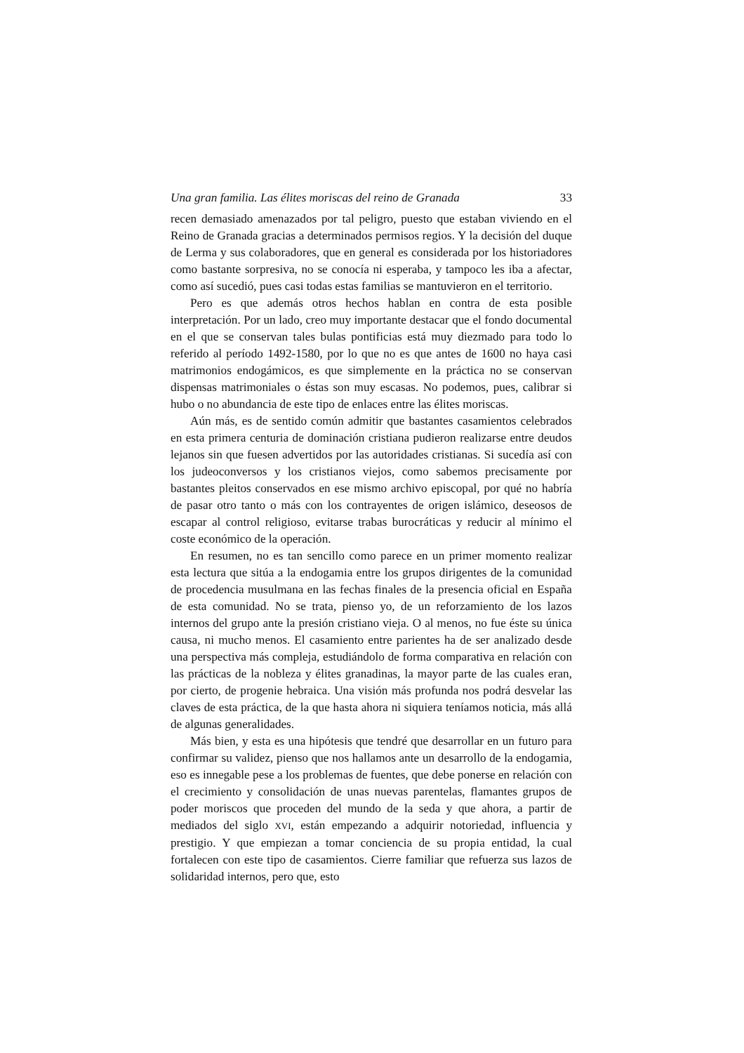Una gran familia. Las élites moriscas del reino de Granada 33
recen demasiado amenazados por tal peligro, puesto que estaban viviendo en el Reino de Granada gracias a determinados permisos regios. Y la decisión del duque de Lerma y sus colaboradores, que en general es considerada por los historiadores como bastante sorpresiva, no se conocía ni esperaba, y tampoco les iba a afectar, como así sucedió, pues casi todas estas familias se mantuvieron en el territorio.
Pero es que además otros hechos hablan en contra de esta posible interpretación. Por un lado, creo muy importante destacar que el fondo documental en el que se conservan tales bulas pontificias está muy diezmado para todo lo referido al período 1492-1580, por lo que no es que antes de 1600 no haya casi matrimonios endogámicos, es que simplemente en la práctica no se conservan dispensas matrimoniales o éstas son muy escasas. No podemos, pues, calibrar si hubo o no abundancia de este tipo de enlaces entre las élites moriscas.
Aún más, es de sentido común admitir que bastantes casamientos celebrados en esta primera centuria de dominación cristiana pudieron realizarse entre deudos lejanos sin que fuesen advertidos por las autoridades cristianas. Si sucedía así con los judeoconversos y los cristianos viejos, como sabemos precisamente por bastantes pleitos conservados en ese mismo archivo episcopal, por qué no habría de pasar otro tanto o más con los contrayentes de origen islámico, deseosos de escapar al control religioso, evitarse trabas burocráticas y reducir al mínimo el coste económico de la operación.
En resumen, no es tan sencillo como parece en un primer momento realizar esta lectura que sitúa a la endogamia entre los grupos dirigentes de la comunidad de procedencia musulmana en las fechas finales de la presencia oficial en España de esta comunidad. No se trata, pienso yo, de un reforzamiento de los lazos internos del grupo ante la presión cristiano vieja. O al menos, no fue éste su única causa, ni mucho menos. El casamiento entre parientes ha de ser analizado desde una perspectiva más compleja, estudiándolo de forma comparativa en relación con las prácticas de la nobleza y élites granadinas, la mayor parte de las cuales eran, por cierto, de progenie hebraica. Una visión más profunda nos podrá desvelar las claves de esta práctica, de la que hasta ahora ni siquiera teníamos noticia, más allá de algunas generalidades.
Más bien, y esta es una hipótesis que tendré que desarrollar en un futuro para confirmar su validez, pienso que nos hallamos ante un desarrollo de la endogamia, eso es innegable pese a los problemas de fuentes, que debe ponerse en relación con el crecimiento y consolidación de unas nuevas parentelas, flamantes grupos de poder moriscos que proceden del mundo de la seda y que ahora, a partir de mediados del siglo XVI, están empezando a adquirir notoriedad, influencia y prestigio. Y que empiezan a tomar conciencia de su propia entidad, la cual fortalecen con este tipo de casamientos. Cierre familiar que refuerza sus lazos de solidaridad internos, pero que, esto